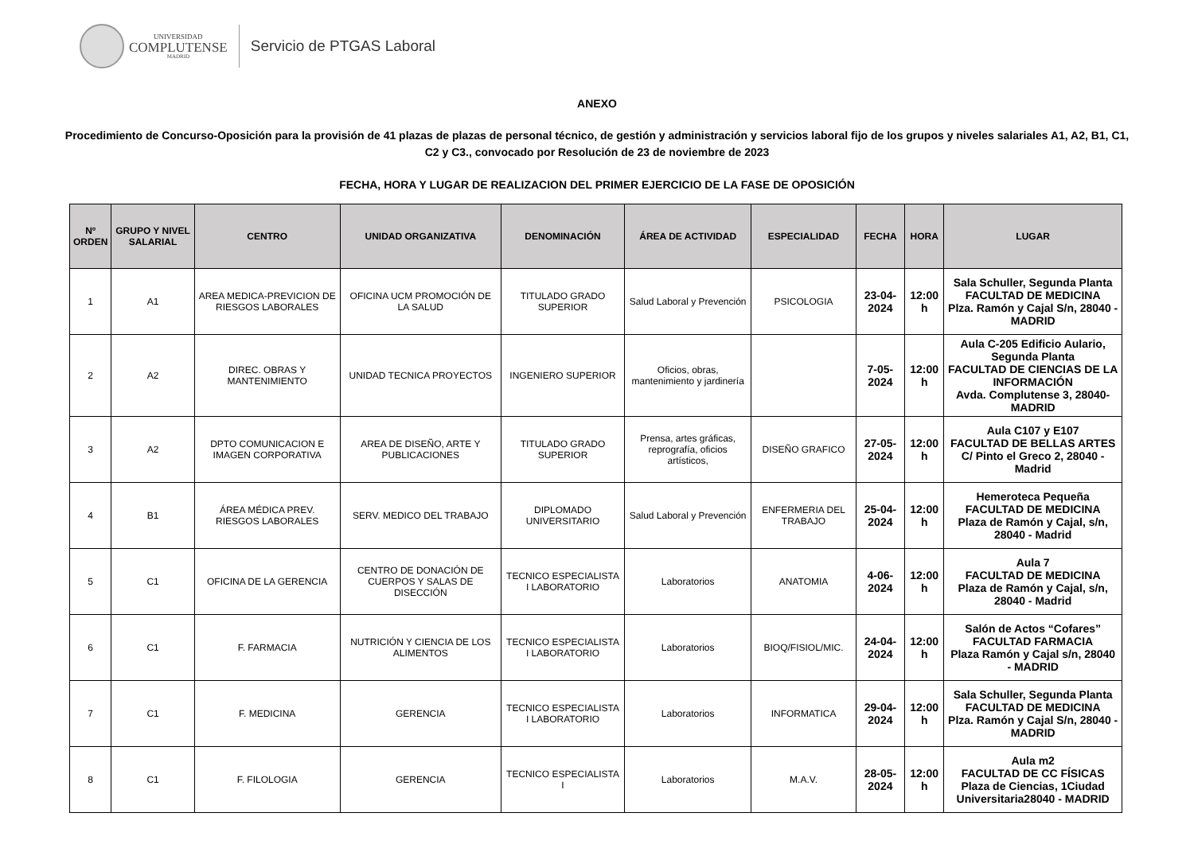UNIVERSIDAD
COMPLUTENSE
MADRID
Servicio de PTGAS Laboral
ANEXO
Procedimiento de Concurso-Oposición para la provisión de 41 plazas de plazas de personal técnico, de gestión y administración y servicios laboral fijo de los grupos y niveles salariales A1, A2, B1, C1, C2 y C3., convocado por Resolución de 23 de noviembre de 2023
FECHA, HORA Y LUGAR DE REALIZACION DEL PRIMER EJERCICIO DE LA FASE DE OPOSICIÓN
| Nº ORDEN | GRUPO Y NIVEL SALARIAL | CENTRO | UNIDAD ORGANIZATIVA | DENOMINACIÓN | ÁREA DE ACTIVIDAD | ESPECIALIDAD | FECHA | HORA | LUGAR |
| --- | --- | --- | --- | --- | --- | --- | --- | --- | --- |
| 1 | A1 | AREA MEDICA-PREVICION DE RIESGOS LABORALES | OFICINA UCM PROMOCIÓN DE LA SALUD | TITULADO GRADO SUPERIOR | Salud Laboral y Prevención | PSICOLOGIA | 23-04-2024 | 12:00 h | Sala Schuller, Segunda Planta FACULTAD DE MEDICINA Plza. Ramón y Cajal S/n, 28040 - MADRID |
| 2 | A2 | DIREC. OBRAS Y MANTENIMIENTO | UNIDAD TECNICA PROYECTOS | INGENIERO SUPERIOR | Oficios, obras, mantenimiento y jardinería | | 7-05-2024 | 12:00 h | Aula C-205 Edificio Aulario, Segunda Planta FACULTAD DE CIENCIAS DE LA INFORMACIÓN Avda. Complutense 3, 28040-MADRID |
| 3 | A2 | DPTO COMUNICACION E IMAGEN CORPORATIVA | AREA DE DISEÑO, ARTE Y PUBLICACIONES | TITULADO GRADO SUPERIOR | Prensa, artes gráficas, reprografía, oficios artísticos, | DISEÑO GRAFICO | 27-05-2024 | 12:00 h | Aula C107 y E107 FACULTAD DE BELLAS ARTES C/ Pinto el Greco 2, 28040 - Madrid |
| 4 | B1 | ÁREA MÉDICA PREV. RIESGOS LABORALES | SERV. MEDICO DEL TRABAJO | DIPLOMADO UNIVERSITARIO | Salud Laboral y Prevención | ENFERMERIA DEL TRABAJO | 25-04-2024 | 12:00 h | Hemeroteca Pequeña FACULTAD DE MEDICINA Plaza de Ramón y Cajal, s/n, 28040 - Madrid |
| 5 | C1 | OFICINA DE LA GERENCIA | CENTRO DE DONACIÓN DE CUERPOS Y SALAS DE DISECCIÓN | TECNICO ESPECIALISTA I LABORATORIO | Laboratorios | ANATOMIA | 4-06-2024 | 12:00 h | Aula 7 FACULTAD DE MEDICINA Plaza de Ramón y Cajal, s/n, 28040 - Madrid |
| 6 | C1 | F. FARMACIA | NUTRICIÓN Y CIENCIA DE LOS ALIMENTOS | TECNICO ESPECIALISTA I LABORATORIO | Laboratorios | BIOQ/FISIOL/MIC. | 24-04-2024 | 12:00 h | Salón de Actos “Cofares” FACULTAD FARMACIA Plaza Ramón y Cajal s/n, 28040 - MADRID |
| 7 | C1 | F. MEDICINA | GERENCIA | TECNICO ESPECIALISTA I LABORATORIO | Laboratorios | INFORMATICA | 29-04-2024 | 12:00 h | Sala Schuller, Segunda Planta FACULTAD DE MEDICINA Plza. Ramón y Cajal S/n, 28040 - MADRID |
| 8 | C1 | F. FILOLOGIA | GERENCIA | TECNICO ESPECIALISTA I | Laboratorios | M.A.V. | 28-05-2024 | 12:00 h | Aula m2 FACULTAD DE CC FÍSICAS Plaza de Ciencias, 1Ciudad Universitaria28040 - MADRID |